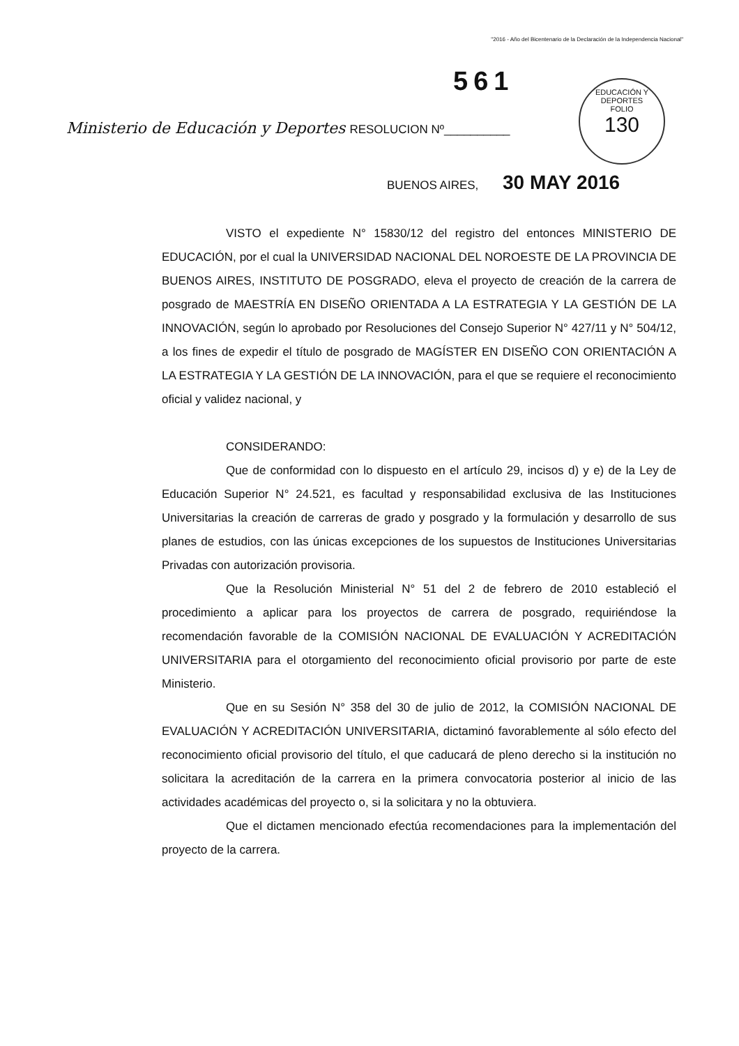"2016 - Año del Bicentenario de la Declaración de la Independencia Nacional"
561
EDUCACIÓN Y DEPORTES
FOLIO
130
Ministerio de Educación y Deportes RESOLUCION Nº__________
BUENOS AIRES, 30 MAY 2016
VISTO el expediente N° 15830/12 del registro del entonces MINISTERIO DE EDUCACIÓN, por el cual la UNIVERSIDAD NACIONAL DEL NOROESTE DE LA PROVINCIA DE BUENOS AIRES, INSTITUTO DE POSGRADO, eleva el proyecto de creación de la carrera de posgrado de MAESTRÍA EN DISEÑO ORIENTADA A LA ESTRATEGIA Y LA GESTIÓN DE LA INNOVACIÓN, según lo aprobado por Resoluciones del Consejo Superior N° 427/11 y N° 504/12, a los fines de expedir el título de posgrado de MAGÍSTER EN DISEÑO CON ORIENTACIÓN A LA ESTRATEGIA Y LA GESTIÓN DE LA INNOVACIÓN, para el que se requiere el reconocimiento oficial y validez nacional, y
CONSIDERANDO:
Que de conformidad con lo dispuesto en el artículo 29, incisos d) y e) de la Ley de Educación Superior N° 24.521, es facultad y responsabilidad exclusiva de las Instituciones Universitarias la creación de carreras de grado y posgrado y la formulación y desarrollo de sus planes de estudios, con las únicas excepciones de los supuestos de Instituciones Universitarias Privadas con autorización provisoria.
Que la Resolución Ministerial N° 51 del 2 de febrero de 2010 estableció el procedimiento a aplicar para los proyectos de carrera de posgrado, requiriéndose la recomendación favorable de la COMISIÓN NACIONAL DE EVALUACIÓN Y ACREDITACIÓN UNIVERSITARIA para el otorgamiento del reconocimiento oficial provisorio por parte de este Ministerio.
Que en su Sesión N° 358 del 30 de julio de 2012, la COMISIÓN NACIONAL DE EVALUACIÓN Y ACREDITACIÓN UNIVERSITARIA, dictaminó favorablemente al sólo efecto del reconocimiento oficial provisorio del título, el que caducará de pleno derecho si la institución no solicitara la acreditación de la carrera en la primera convocatoria posterior al inicio de las actividades académicas del proyecto o, si la solicitara y no la obtuviera.
Que el dictamen mencionado efectúa recomendaciones para la implementación del proyecto de la carrera.